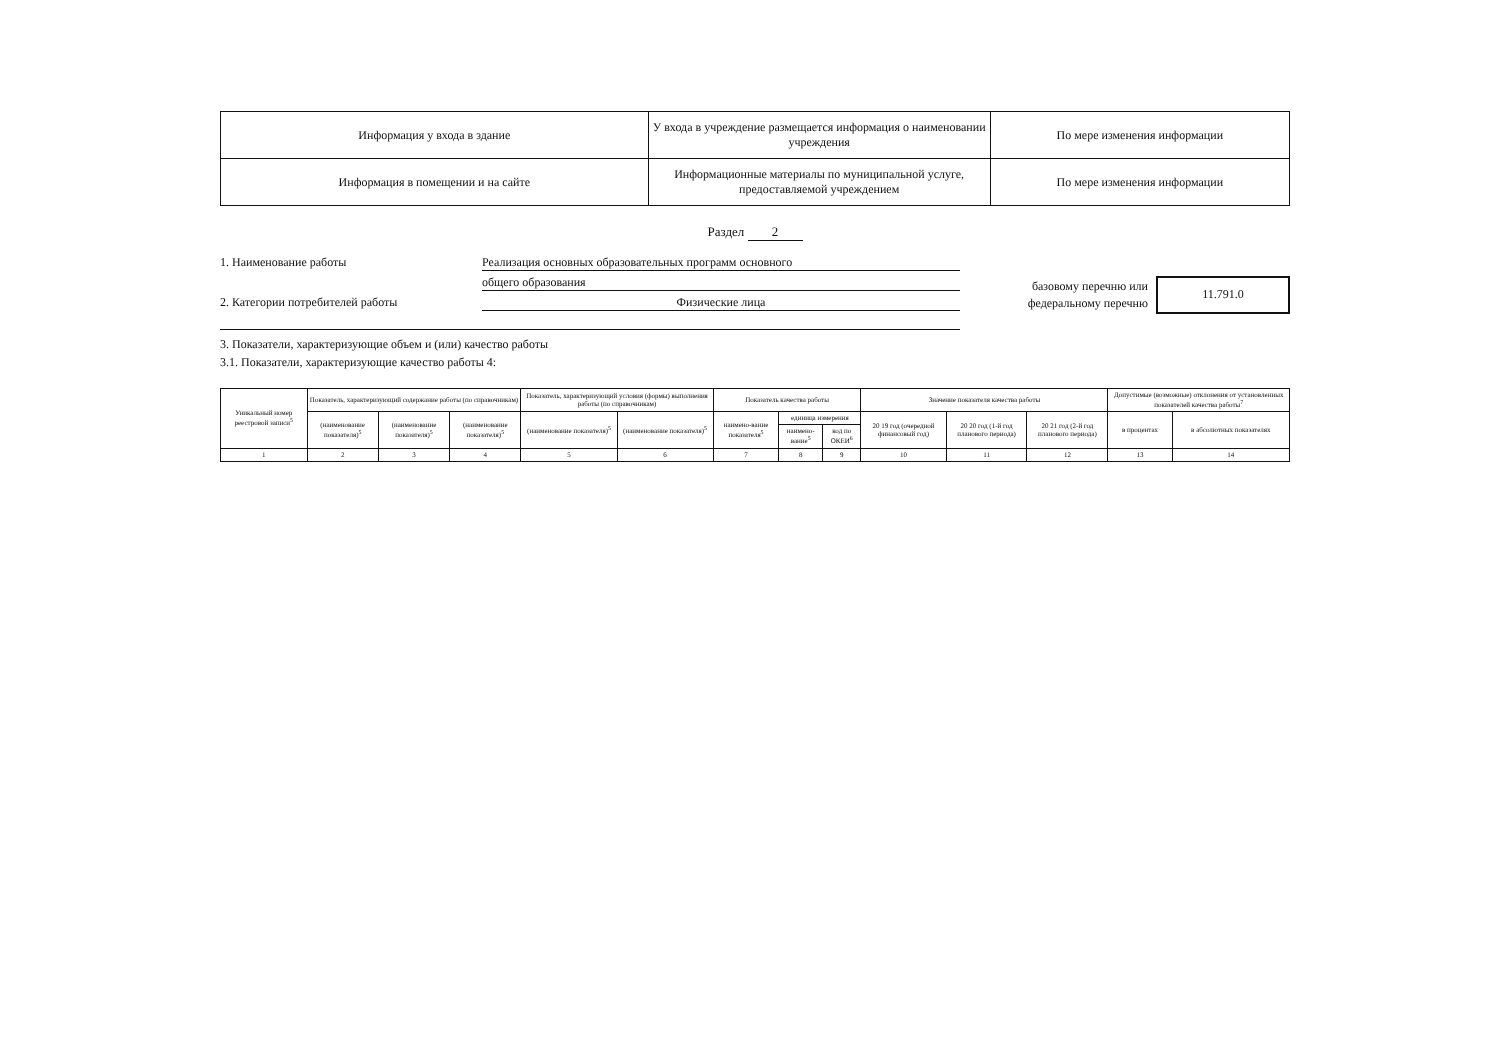| Информация у входа в здание | У входа в учреждение размещается информация о наименовании учреждения | По мере изменения информации |
| Информация в помещении и на сайте | Информационные материалы по муниципальной услуге, предоставляемой учреждением | По мере изменения информации |
Раздел 2
1. Наименование работы Реализация основных образовательных программ основного
общего образования
2. Категории потребителей работы Физические лица
базовому перечню или
федеральному перечню
11.791.0
3. Показатели, характеризующие объем и (или) качество работы
3.1. Показатели, характеризующие качество работы 4:
| Уникальный номер реестровой записи<sup>5</sup> | Показатель, характеризующий содержание работы (по справочникам) | | | Показатель, характеризующий условия (формы) выполнения работы (по справочникам) | | Показатель качества работы | | | Значение показателя качества работы | | | Допустимые (возможные) отклонения от установленных показателей качества работы<sup>7</sup> | |
| --- | --- | --- | --- | --- | --- | --- | --- | --- | --- | --- | --- | --- | --- |
| | (наименование показателя)<sup>5</sup> | (наименование показателя)<sup>5</sup> | (наименование показателя)<sup>5</sup> | (наименование показателя)<sup>5</sup> | (наименование показателя)<sup>5</sup> | наимено-вание показателя<sup>5</sup> | единица измерения | | 20 19 год (очередной финансовый год) | 20 20 год (1-й год планового периода) | 20 21 год (2-й год планового периода) | в процентах | в абсолютных показателях |
| | | | | | | | наимено-вание<sup>5</sup> | код по ОКЕИ<sup>6</sup> | | | | | |
| 1 | 2 | 3 | 4 | 5 | 6 | 7 | 8 | 9 | 10 | 11 | 12 | 13 | 14 |